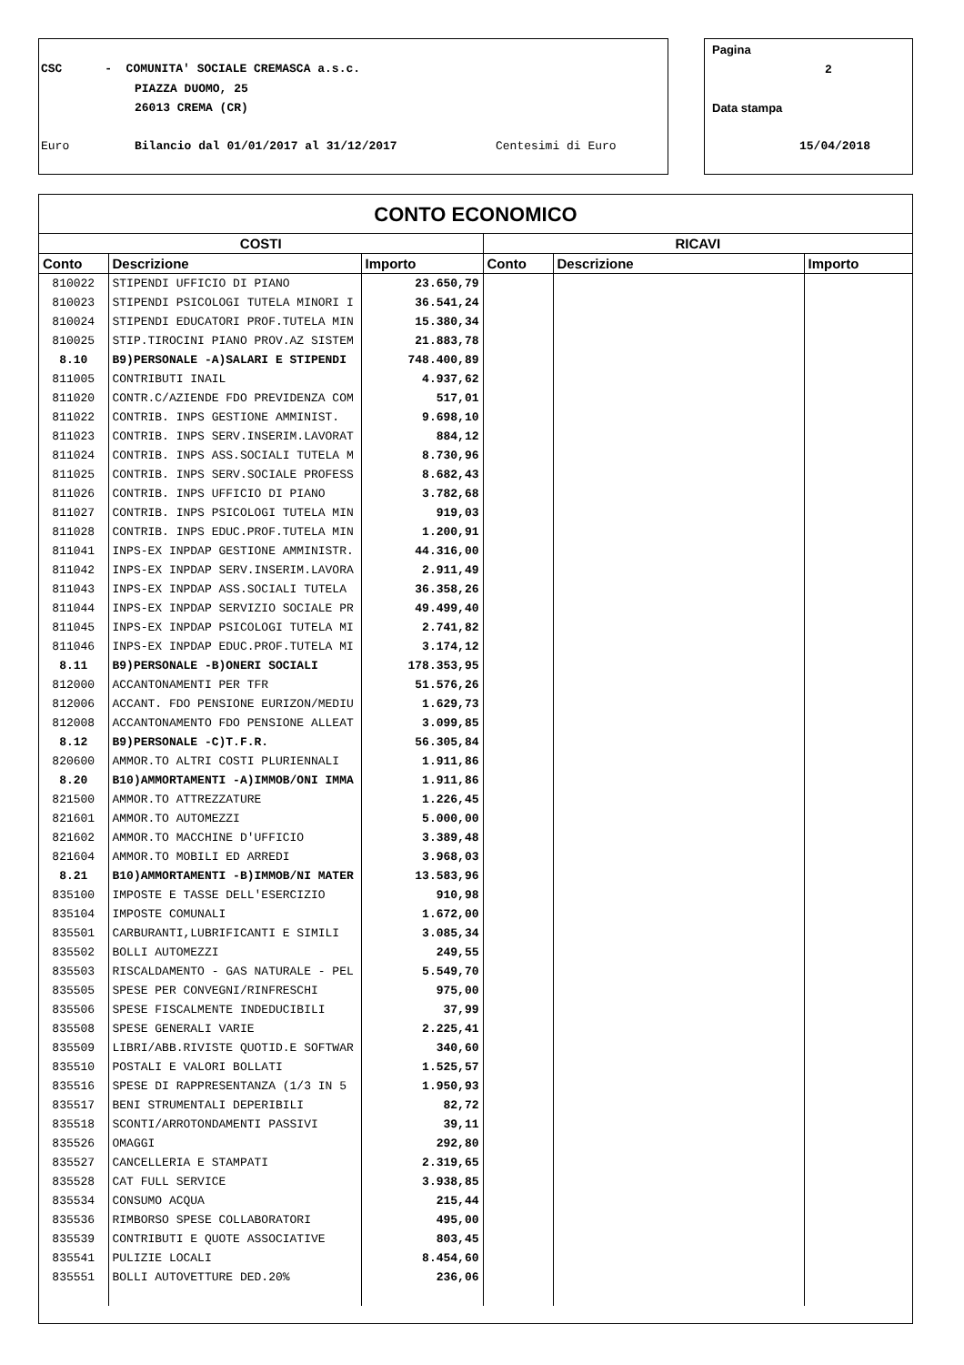CSC - COMUNITA' SOCIALE CREMASCA a.s.c.
PIAZZA DUOMO, 25
26013 CREMA (CR)
Euro
Bilancio dal 01/01/2017 al 31/12/2017
Centesimi di Euro
Pagina
2
Data stampa
15/04/2018
CONTO ECONOMICO
| COSTI | | | RICAVI | | |
| --- | --- | --- | --- | --- | --- |
| Conto | Descrizione | Importo | Conto | Descrizione | Importo |
| 810022 | STIPENDI UFFICIO DI PIANO | 23.650,79 | | | |
| 810023 | STIPENDI PSICOLOGI TUTELA MINORI I | 36.541,24 | | | |
| 810024 | STIPENDI EDUCATORI PROF.TUTELA MIN | 15.380,34 | | | |
| 810025 | STIP.TIROCINI PIANO PROV.AZ SISTEM | 21.883,78 | | | |
| 8.10 | B9)PERSONALE -A)SALARI E STIPENDI | 748.400,89 | | | |
| 811005 | CONTRIBUTI INAIL | 4.937,62 | | | |
| 811020 | CONTR.C/AZIENDE FDO PREVIDENZA COM | 517,01 | | | |
| 811022 | CONTRIB. INPS GESTIONE AMMINIST. | 9.698,10 | | | |
| 811023 | CONTRIB. INPS SERV.INSERIM.LAVORAT | 884,12 | | | |
| 811024 | CONTRIB. INPS ASS.SOCIALI TUTELA M | 8.730,96 | | | |
| 811025 | CONTRIB. INPS SERV.SOCIALE PROFESS | 8.682,43 | | | |
| 811026 | CONTRIB. INPS UFFICIO DI PIANO | 3.782,68 | | | |
| 811027 | CONTRIB. INPS PSICOLOGI TUTELA MIN | 919,03 | | | |
| 811028 | CONTRIB. INPS EDUC.PROF.TUTELA MIN | 1.200,91 | | | |
| 811041 | INPS-EX INPDAP GESTIONE AMMINISTR. | 44.316,00 | | | |
| 811042 | INPS-EX INPDAP SERV.INSERIM.LAVORA | 2.911,49 | | | |
| 811043 | INPS-EX INPDAP ASS.SOCIALI TUTELA | 36.358,26 | | | |
| 811044 | INPS-EX INPDAP SERVIZIO SOCIALE PR | 49.499,40 | | | |
| 811045 | INPS-EX INPDAP PSICOLOGI TUTELA MI | 2.741,82 | | | |
| 811046 | INPS-EX INPDAP EDUC.PROF.TUTELA MI | 3.174,12 | | | |
| 8.11 | B9)PERSONALE -B)ONERI SOCIALI | 178.353,95 | | | |
| 812000 | ACCANTONAMENTI PER TFR | 51.576,26 | | | |
| 812006 | ACCANT. FDO PENSIONE EURIZON/MEDIU | 1.629,73 | | | |
| 812008 | ACCANTONAMENTO FDO PENSIONE ALLEAT | 3.099,85 | | | |
| 8.12 | B9)PERSONALE -C)T.F.R. | 56.305,84 | | | |
| 820600 | AMMOR.TO ALTRI COSTI PLURIENNALI | 1.911,86 | | | |
| 8.20 | B10)AMMORTAMENTI -A)IMMOB/ONI IMMA | 1.911,86 | | | |
| 821500 | AMMOR.TO ATTREZZATURE | 1.226,45 | | | |
| 821601 | AMMOR.TO AUTOMEZZI | 5.000,00 | | | |
| 821602 | AMMOR.TO MACCHINE D'UFFICIO | 3.389,48 | | | |
| 821604 | AMMOR.TO MOBILI ED ARREDI | 3.968,03 | | | |
| 8.21 | B10)AMMORTAMENTI -B)IMMOB/NI MATER | 13.583,96 | | | |
| 835100 | IMPOSTE E TASSE DELL'ESERCIZIO | 910,98 | | | |
| 835104 | IMPOSTE COMUNALI | 1.672,00 | | | |
| 835501 | CARBURANTI,LUBRIFICANTI E SIMILI | 3.085,34 | | | |
| 835502 | BOLLI AUTOMEZZI | 249,55 | | | |
| 835503 | RISCALDAMENTO - GAS NATURALE - PEL | 5.549,70 | | | |
| 835505 | SPESE PER CONVEGNI/RINFRESCHI | 975,00 | | | |
| 835506 | SPESE FISCALMENTE INDEDUCIBILI | 37,99 | | | |
| 835508 | SPESE GENERALI VARIE | 2.225,41 | | | |
| 835509 | LIBRI/ABB.RIVISTE QUOTID.E SOFTWAR | 340,60 | | | |
| 835510 | POSTALI E VALORI BOLLATI | 1.525,57 | | | |
| 835516 | SPESE DI RAPPRESENTANZA (1/3 IN 5 | 1.950,93 | | | |
| 835517 | BENI STRUMENTALI DEPERIBILI | 82,72 | | | |
| 835518 | SCONTI/ARROTONDAMENTI PASSIVI | 39,11 | | | |
| 835526 | OMAGGI | 292,80 | | | |
| 835527 | CANCELLERIA E STAMPATI | 2.319,65 | | | |
| 835528 | CAT FULL SERVICE | 3.938,85 | | | |
| 835534 | CONSUMO ACQUA | 215,44 | | | |
| 835536 | RIMBORSO SPESE COLLABORATORI | 495,00 | | | |
| 835539 | CONTRIBUTI E QUOTE ASSOCIATIVE | 803,45 | | | |
| 835541 | PULIZIE LOCALI | 8.454,60 | | | |
| 835551 | BOLLI AUTOVETTURE DED.20% | 236,06 | | | |